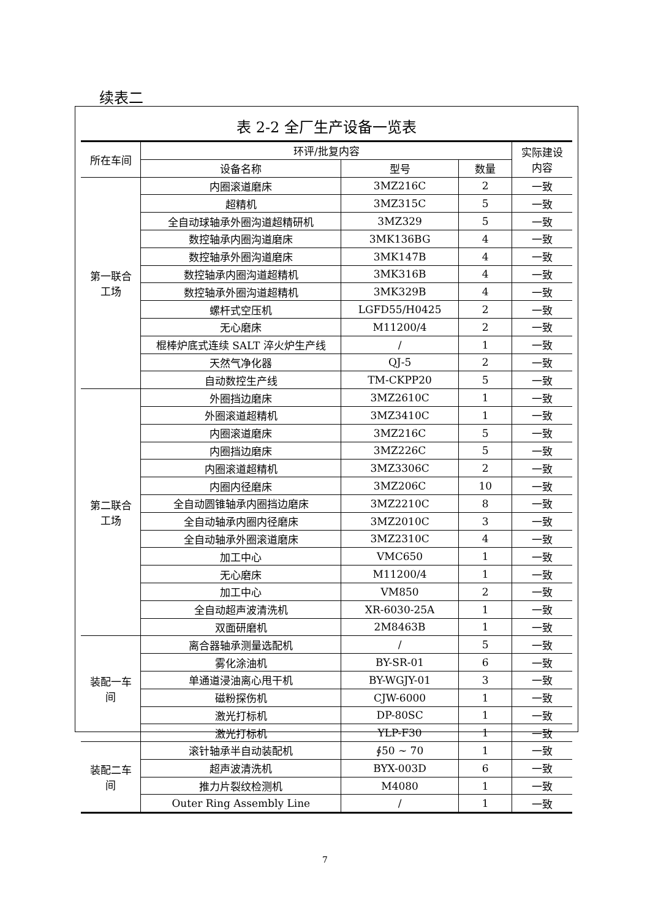续表二
表 2-2 全厂生产设备一览表
| 所在车间 | 环评/批复内容 | | | 实际建设 内容 |
| --- | --- | --- | --- | --- |
| | 设备名称 | 型号 | 数量 | |
| 第一联合 工场 | 内圈滚道磨床 | 3MZ216C | 2 | 一致 |
| | 超精机 | 3MZ315C | 5 | 一致 |
| | 全自动球轴承外圈沟道超精研机 | 3MZ329 | 5 | 一致 |
| | 数控轴承内圈沟道磨床 | 3MK136BG | 4 | 一致 |
| | 数控轴承外圈沟道磨床 | 3MK147B | 4 | 一致 |
| | 数控轴承内圈沟道超精机 | 3MK316B | 4 | 一致 |
| | 数控轴承外圈沟道超精机 | 3MK329B | 4 | 一致 |
| | 螺杆式空压机 | LGFD55/H0425 | 2 | 一致 |
| | 无心磨床 | M11200/4 | 2 | 一致 |
| | 棍棒炉底式连续 SALT 淬火炉生产线 | / | 1 | 一致 |
| | 天然气净化器 | QJ-5 | 2 | 一致 |
| | 自动数控生产线 | TM-CKPP20 | 5 | 一致 |
| 第二联合 工场 | 外圈挡边磨床 | 3MZ2610C | 1 | 一致 |
| | 外圈滚道超精机 | 3MZ3410C | 1 | 一致 |
| | 内圈滚道磨床 | 3MZ216C | 5 | 一致 |
| | 内圈挡边磨床 | 3MZ226C | 5 | 一致 |
| | 内圈滚道超精机 | 3MZ3306C | 2 | 一致 |
| | 内圈内径磨床 | 3MZ206C | 10 | 一致 |
| | 全自动圆锥轴承内圈挡边磨床 | 3MZ2210C | 8 | 一致 |
| | 全自动轴承内圈内径磨床 | 3MZ2010C | 3 | 一致 |
| | 全自动轴承外圈滚道磨床 | 3MZ2310C | 4 | 一致 |
| | 加工中心 | VMC650 | 1 | 一致 |
| | 无心磨床 | M11200/4 | 1 | 一致 |
| | 加工中心 | VM850 | 2 | 一致 |
| | 全自动超声波清洗机 | XR-6030-25A | 1 | 一致 |
| | 双面研磨机 | 2M8463B | 1 | 一致 |
| 装配一车 间 | 离合器轴承测量选配机 | / | 5 | 一致 |
| | 雾化涂油机 | BY-SR-01 | 6 | 一致 |
| | 单通道浸油离心甩干机 | BY-WGJY-01 | 3 | 一致 |
| | 磁粉探伤机 | CJW-6000 | 1 | 一致 |
| | 激光打标机 | DP-80SC | 1 | 一致 |
| | 激光打标机 | YLP-F30 | 1 | 一致 |
| 装配二车 间 | 滚针轴承半自动装配机 | ∮50 ~ 70 | 1 | 一致 |
| | 超声波清洗机 | BYX-003D | 6 | 一致 |
| | 推力片裂纹检测机 | M4080 | 1 | 一致 |
| | Outer Ring Assembly Line | / | 1 | 一致 |
7